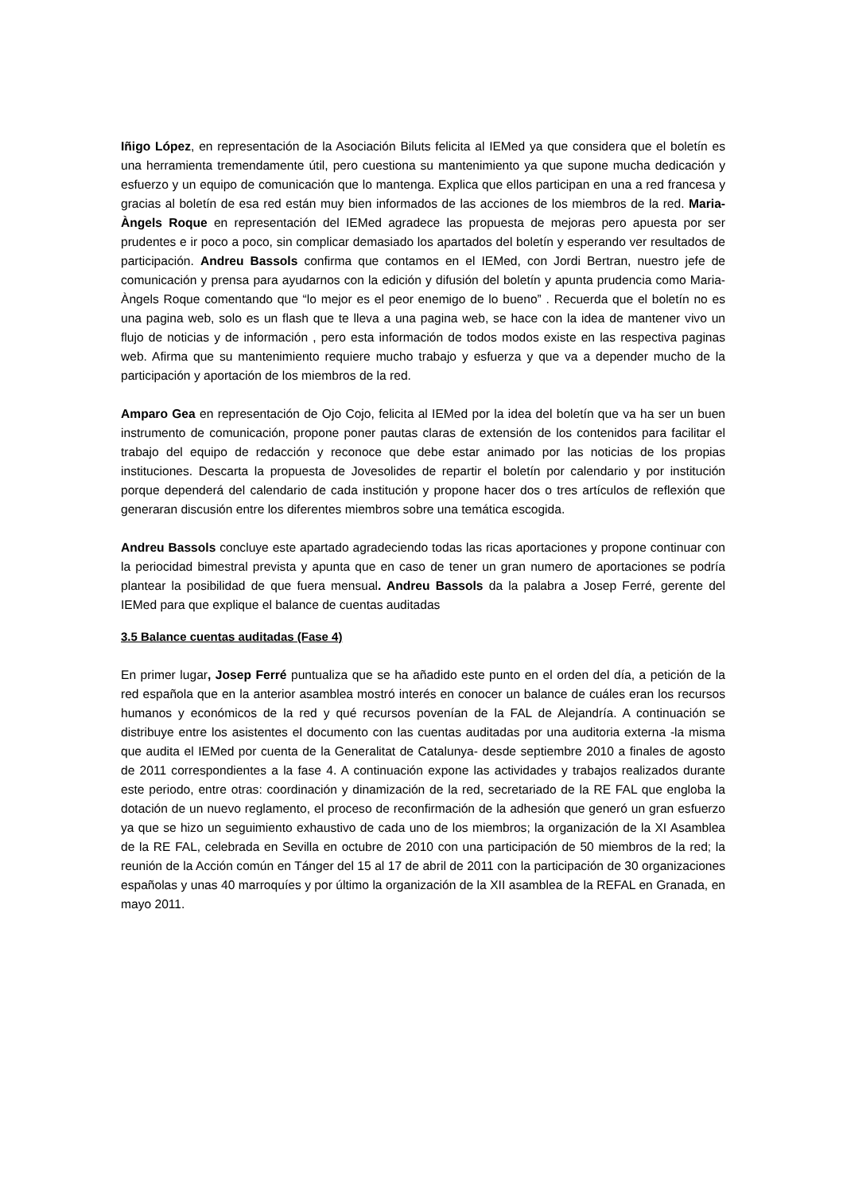Iñigo López, en representación de la Asociación Biluts felicita al IEMed ya que considera que el boletín es una herramienta tremendamente útil, pero cuestiona su mantenimiento ya que supone mucha dedicación y esfuerzo y un equipo de comunicación que lo mantenga. Explica que ellos participan en una a red francesa y gracias al boletín de esa red están muy bien informados de las acciones de los miembros de la red. Maria-Àngels Roque en representación del IEMed agradece las propuesta de mejoras pero apuesta por ser prudentes e ir poco a poco, sin complicar demasiado los apartados del boletín y esperando ver resultados de participación. Andreu Bassols confirma que contamos en el IEMed, con Jordi Bertran, nuestro jefe de comunicación y prensa para ayudarnos con la edición y difusión del boletín y apunta prudencia como Maria-Àngels Roque comentando que “lo mejor es el peor enemigo de lo bueno” . Recuerda que el boletín no es una pagina web, solo es un flash que te lleva a una pagina web, se hace con la idea de mantener vivo un flujo de noticias y de información , pero esta información de todos modos existe en las respectiva paginas web. Afirma que su mantenimiento requiere mucho trabajo y esfuerza y que va a depender mucho de la participación y aportación de los miembros de la red.
Amparo Gea en representación de Ojo Cojo, felicita al IEMed por la idea del boletín que va ha ser un buen instrumento de comunicación, propone poner pautas claras de extensión de los contenidos para facilitar el trabajo del equipo de redacción y reconoce que debe estar animado por las noticias de los propias instituciones. Descarta la propuesta de Jovesolides de repartir el boletín por calendario y por institución porque dependerá del calendario de cada institución y propone hacer dos o tres artículos de reflexión que generaran discusión entre los diferentes miembros sobre una temática escogida.
Andreu Bassols concluye este apartado agradeciendo todas las ricas aportaciones y propone continuar con la periocidad bimestral prevista y apunta que en caso de tener un gran numero de aportaciones se podría plantear la posibilidad de que fuera mensual. Andreu Bassols da la palabra a Josep Ferré, gerente del IEMed para que explique el balance de cuentas auditadas
3.5 Balance cuentas auditadas (Fase 4)
En primer lugar, Josep Ferré puntualiza que se ha añadido este punto en el orden del día, a petición de la red española que en la anterior asamblea mostró interés en conocer un balance de cuáles eran los recursos humanos y económicos de la red y qué recursos povenían de la FAL de Alejandría. A continuación se distribuye entre los asistentes el documento con las cuentas auditadas por una auditoria externa -la misma que audita el IEMed por cuenta de la Generalitat de Catalunya- desde septiembre 2010 a finales de agosto de 2011 correspondientes a la fase 4. A continuación expone las actividades y trabajos realizados durante este periodo, entre otras: coordinación y dinamización de la red, secretariado de la RE FAL que engloba la dotación de un nuevo reglamento, el proceso de reconfirmación de la adhesión que generó un gran esfuerzo ya que se hizo un seguimiento exhaustivo de cada uno de los miembros; la organización de la XI Asamblea de la RE FAL, celebrada en Sevilla en octubre de 2010 con una participación de 50 miembros de la red; la reunión de la Acción común en Tánger del 15 al 17 de abril de 2011 con la participación de 30 organizaciones españolas y unas 40 marroquíes y por último la organización de la XII asamblea de la REFAL en Granada, en mayo 2011.